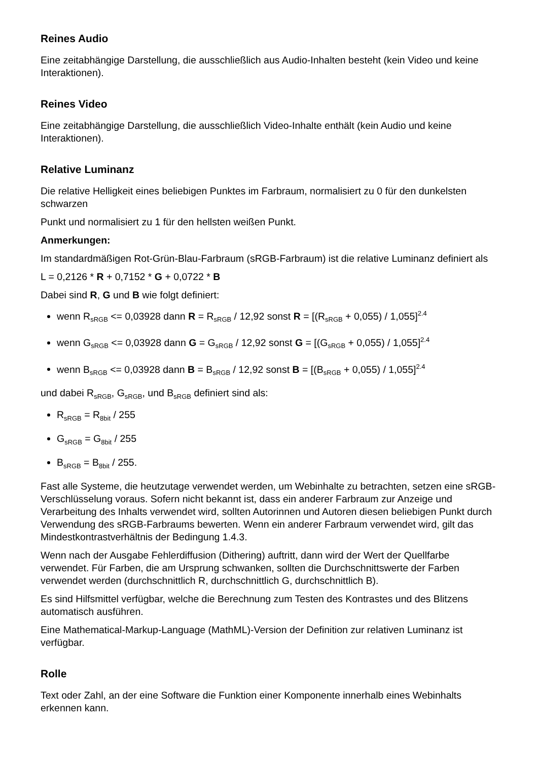Reines Audio
Eine zeitabhängige Darstellung, die ausschließlich aus Audio-Inhalten besteht (kein Video und keine Interaktionen).
Reines Video
Eine zeitabhängige Darstellung, die ausschließlich Video-Inhalte enthält (kein Audio und keine Interaktionen).
Relative Luminanz
Die relative Helligkeit eines beliebigen Punktes im Farbraum, normalisiert zu 0 für den dunkelsten schwarzen
Punkt und normalisiert zu 1 für den hellsten weißen Punkt.
Anmerkungen:
Im standardmäßigen Rot-Grün-Blau-Farbraum (sRGB-Farbraum) ist die relative Luminanz definiert als
L = 0,2126 * R + 0,7152 * G + 0,0722 * B
Dabei sind R, G und B wie folgt definiert:
wenn R<sub>sRGB</sub> <= 0,03928 dann R = R<sub>sRGB</sub> / 12,92 sonst R = [(R<sub>sRGB</sub> + 0,055) / 1,055]<sup>2.4</sup>
wenn G<sub>sRGB</sub> <= 0,03928 dann G = G<sub>sRGB</sub> / 12,92 sonst G = [(G<sub>sRGB</sub> + 0,055) / 1,055]<sup>2.4</sup>
wenn B<sub>sRGB</sub> <= 0,03928 dann B = B<sub>sRGB</sub> / 12,92 sonst B = [(B<sub>sRGB</sub> + 0,055) / 1,055]<sup>2.4</sup>
und dabei R<sub>sRGB</sub>, G<sub>sRGB</sub>, und B<sub>sRGB</sub> definiert sind als:
R<sub>sRGB</sub> = R<sub>8bit</sub> / 255
G<sub>sRGB</sub> = G<sub>8bit</sub> / 255
B<sub>sRGB</sub> = B<sub>8bit</sub> / 255.
Fast alle Systeme, die heutzutage verwendet werden, um Webinhalte zu betrachten, setzen eine sRGB-Verschlüsselung voraus. Sofern nicht bekannt ist, dass ein anderer Farbraum zur Anzeige und Verarbeitung des Inhalts verwendet wird, sollten Autorinnen und Autoren diesen beliebigen Punkt durch Verwendung des sRGB-Farbraums bewerten. Wenn ein anderer Farbraum verwendet wird, gilt das Mindestkontrastverhältnis der Bedingung 1.4.3.
Wenn nach der Ausgabe Fehlerdiffusion (Dithering) auftritt, dann wird der Wert der Quellfarbe verwendet. Für Farben, die am Ursprung schwanken, sollten die Durchschnittswerte der Farben verwendet werden (durchschnittlich R, durchschnittlich G, durchschnittlich B).
Es sind Hilfsmittel verfügbar, welche die Berechnung zum Testen des Kontrastes und des Blitzens automatisch ausführen.
Eine Mathematical-Markup-Language (MathML)-Version der Definition zur relativen Luminanz ist verfügbar.
Rolle
Text oder Zahl, an der eine Software die Funktion einer Komponente innerhalb eines Webinhalts erkennen kann.